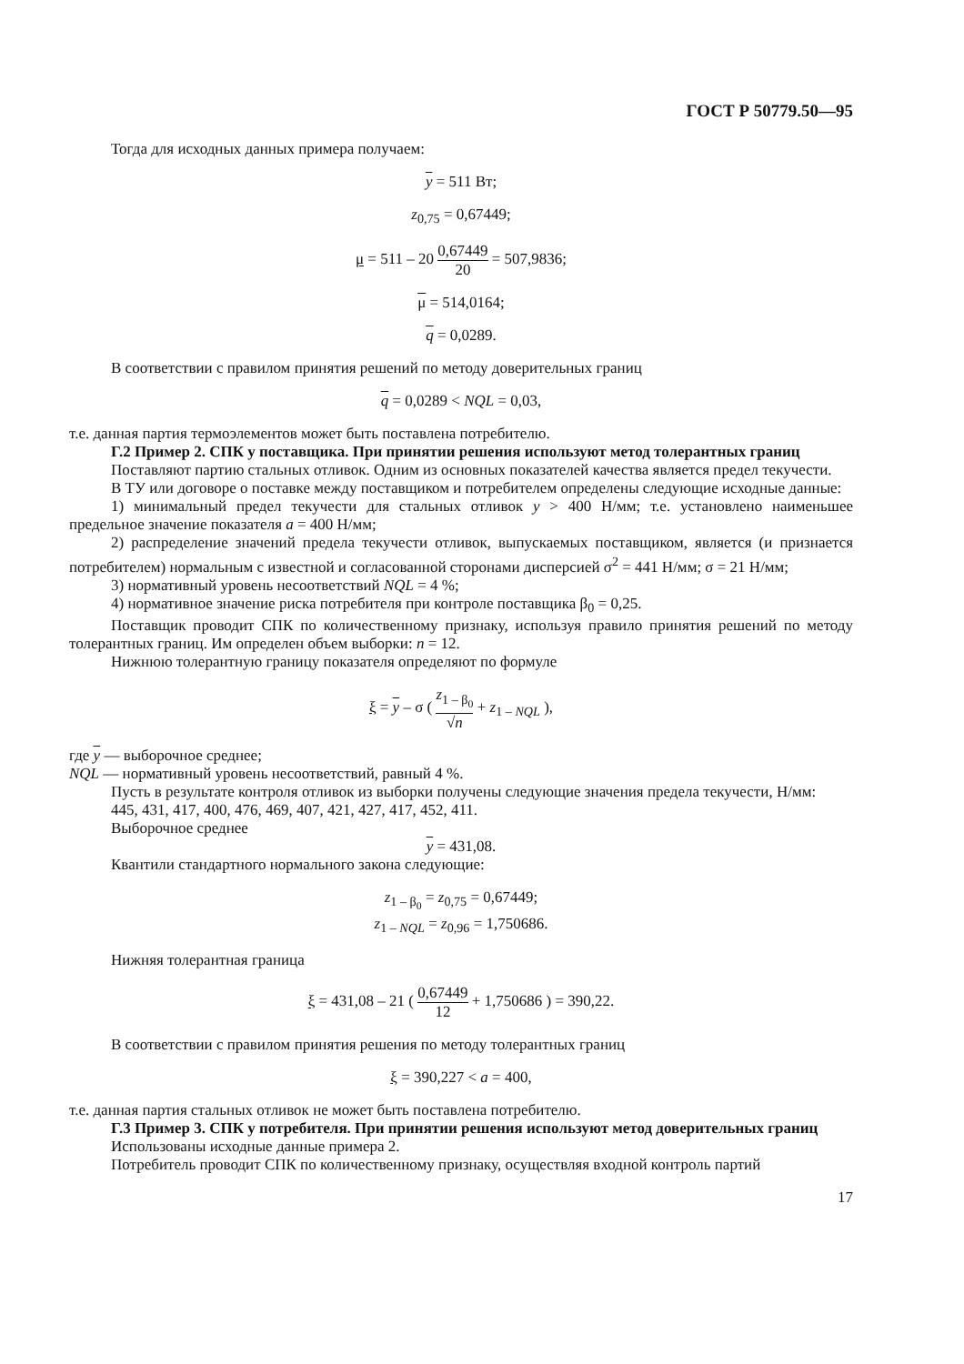ГОСТ Р 50779.50—95
Тогда для исходных данных примера получаем:
y = 511 Вт;
z<sub>0,75</sub> = 0,67449;
μ = 511 – 20 0,67449 20 = 507,9836;
μ = 514,0164;
q = 0,0289.
В соответствии с правилом принятия решений по методу доверительных границ
q = 0,0289 < NQL = 0,03,
т.е. данная партия термоэлементов может быть поставлена потребителю.
Г.2 Пример 2. СПК у поставщика. При принятии решения используют метод толерантных границ
Поставляют партию стальных отливок. Одним из основных показателей качества является предел текучести.
В ТУ или договоре о поставке между поставщиком и потребителем определены следующие исходные данные:
1) минимальный предел текучести для стальных отливок y > 400 Н/мм; т.е. установлено наименьшее предельное значение показателя a = 400 Н/мм;
2) распределение значений предела текучести отливок, выпускаемых поставщиком, является (и признается потребителем) нормальным с известной и согласованной сторонами дисперсией σ<sup>2</sup> = 441 Н/мм; σ = 21 Н/мм;
3) нормативный уровень несоответствий NQL = 4 %;
4) нормативное значение риска потребителя при контроле поставщика β<sub>0</sub> = 0,25.
Поставщик проводит СПК по количественному признаку, используя правило принятия решений по методу толерантных границ. Им определен объем выборки: n = 12.
Нижнюю толерантную границу показателя определяют по формуле
ξ = y – σ ( z<sub>1 – β<sub>0</sub></sub> √n + z<sub>1 – NQL</sub> ),
где y — выборочное среднее;
NQL — нормативный уровень несоответствий, равный 4 %.
Пусть в результате контроля отливок из выборки получены следующие значения предела текучести, Н/мм:
445, 431, 417, 400, 476, 469, 407, 421, 427, 417, 452, 411.
Выборочное среднее
y = 431,08.
Квантили стандартного нормального закона следующие:
z<sub>1 – β<sub>0</sub></sub> = z<sub>0,75</sub> = 0,67449;
z<sub>1 – NQL</sub> = z<sub>0,96</sub> = 1,750686.
Нижняя толерантная граница
ξ = 431,08 – 21 ( 0,67449 12 + 1,750686 ) = 390,22.
В соответствии с правилом принятия решения по методу толерантных границ
ξ = 390,227 < a = 400,
т.е. данная партия стальных отливок не может быть поставлена потребителю.
Г.3 Пример 3. СПК у потребителя. При принятии решения используют метод доверительных границ
Использованы исходные данные примера 2.
Потребитель проводит СПК по количественному признаку, осуществляя входной контроль партий
17